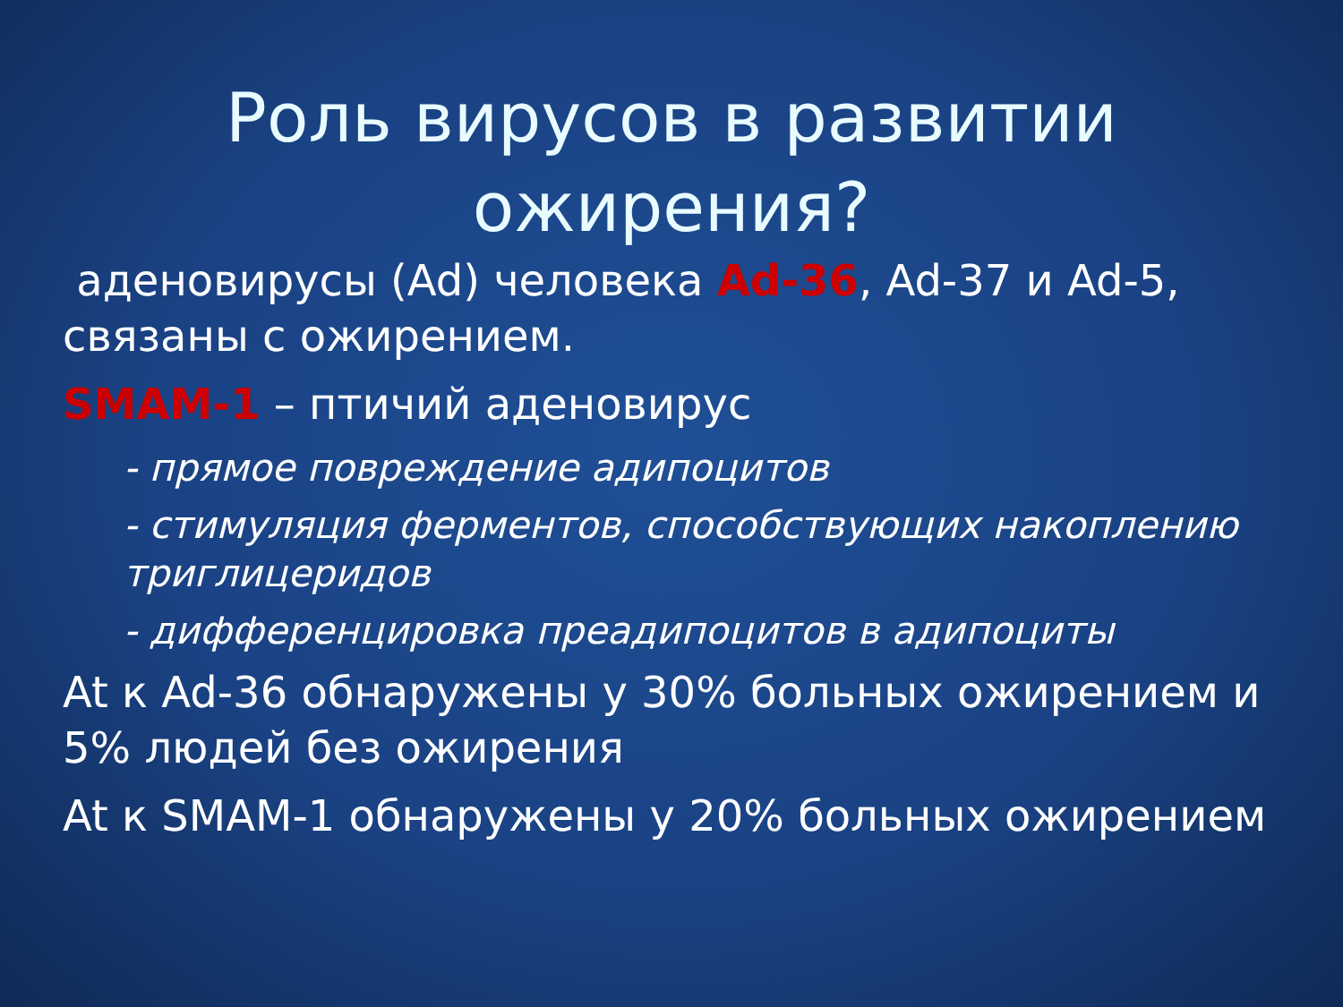Роль вирусов в развитии
ожирения?
аденовирусы (Ad) человека Ad-36, Ad-37 и Ad-5, связаны с ожирением.
SMAM-1 – птичий аденовирус
- прямое повреждение адипоцитов
- стимуляция ферментов, способствующих накоплению триглицеридов
- дифференцировка преадипоцитов в адипоциты
At к Ad-36 обнаружены у 30% больных ожирением и 5% людей без ожирения
At к SMAM-1 обнаружены у 20% больных ожирением